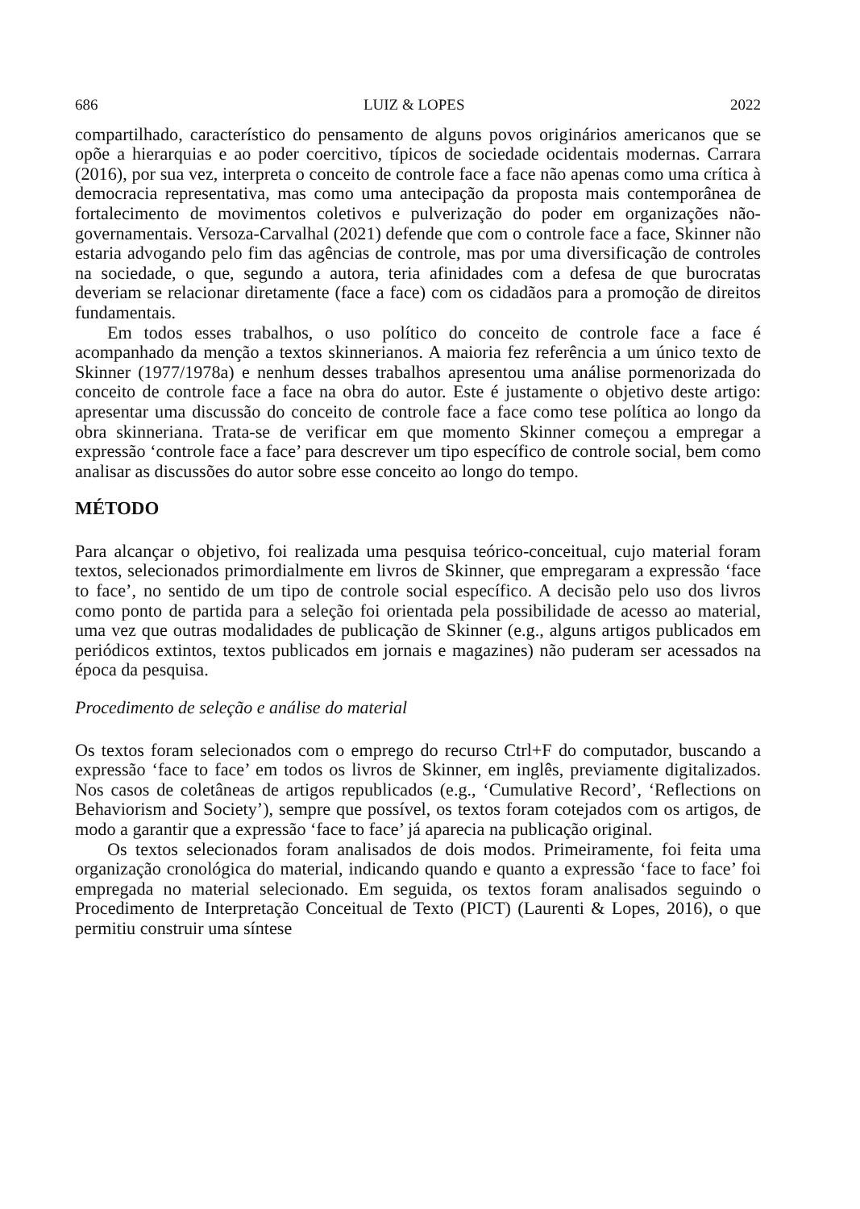686 LUIZ & LOPES 2022
compartilhado, característico do pensamento de alguns povos originários americanos que se opõe a hierarquias e ao poder coercitivo, típicos de sociedade ocidentais modernas. Carrara (2016), por sua vez, interpreta o conceito de controle face a face não apenas como uma crítica à democracia representativa, mas como uma antecipação da proposta mais contemporânea de fortalecimento de movimentos coletivos e pulverização do poder em organizações não-governamentais. Versoza-Carvalhal (2021) defende que com o controle face a face, Skinner não estaria advogando pelo fim das agências de controle, mas por uma diversificação de controles na sociedade, o que, segundo a autora, teria afinidades com a defesa de que burocratas deveriam se relacionar diretamente (face a face) com os cidadãos para a promoção de direitos fundamentais.
Em todos esses trabalhos, o uso político do conceito de controle face a face é acompanhado da menção a textos skinnerianos. A maioria fez referência a um único texto de Skinner (1977/1978a) e nenhum desses trabalhos apresentou uma análise pormenorizada do conceito de controle face a face na obra do autor. Este é justamente o objetivo deste artigo: apresentar uma discussão do conceito de controle face a face como tese política ao longo da obra skinneriana. Trata-se de verificar em que momento Skinner começou a empregar a expressão ‘controle face a face’ para descrever um tipo específico de controle social, bem como analisar as discussões do autor sobre esse conceito ao longo do tempo.
MÉTODO
Para alcançar o objetivo, foi realizada uma pesquisa teórico-conceitual, cujo material foram textos, selecionados primordialmente em livros de Skinner, que empregaram a expressão ‘face to face’, no sentido de um tipo de controle social específico. A decisão pelo uso dos livros como ponto de partida para a seleção foi orientada pela possibilidade de acesso ao material, uma vez que outras modalidades de publicação de Skinner (e.g., alguns artigos publicados em periódicos extintos, textos publicados em jornais e magazines) não puderam ser acessados na época da pesquisa.
Procedimento de seleção e análise do material
Os textos foram selecionados com o emprego do recurso Ctrl+F do computador, buscando a expressão ‘face to face’ em todos os livros de Skinner, em inglês, previamente digitalizados. Nos casos de coletâneas de artigos republicados (e.g., ‘Cumulative Record’, ‘Reflections on Behaviorism and Society’), sempre que possível, os textos foram cotejados com os artigos, de modo a garantir que a expressão ‘face to face’ já aparecia na publicação original.
Os textos selecionados foram analisados de dois modos. Primeiramente, foi feita uma organização cronológica do material, indicando quando e quanto a expressão ‘face to face’ foi empregada no material selecionado. Em seguida, os textos foram analisados seguindo o Procedimento de Interpretação Conceitual de Texto (PICT) (Laurenti & Lopes, 2016), o que permitiu construir uma síntese